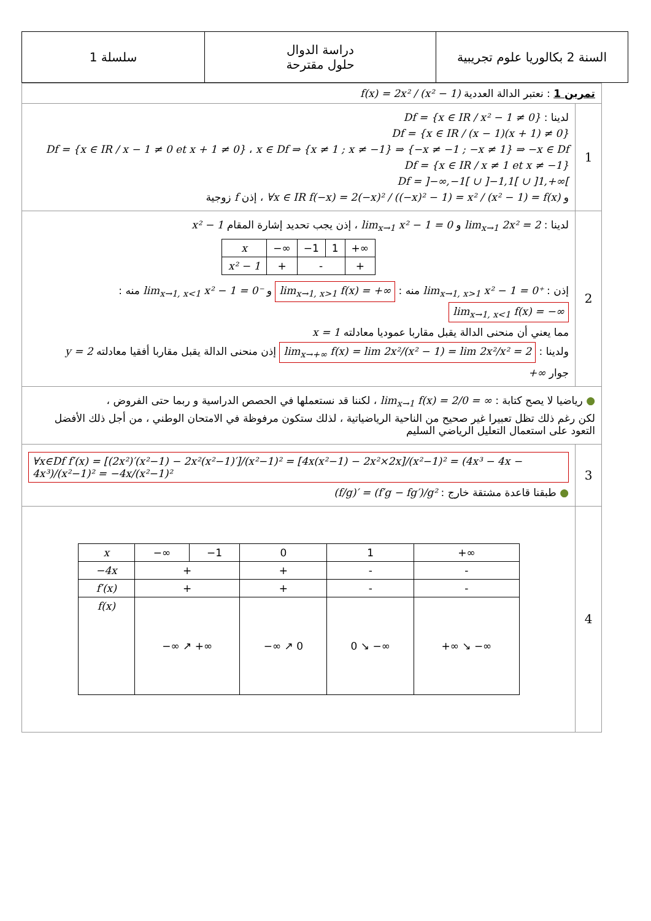| سلسلة 1 | دراسة الدوال حلول مقترحة | السنة 2 بكالوريا علوم تجريبية |
| تمرين 1 : نعتبر الدالة العددية f(x) = 2x² / (x² − 1) | | |
| لدينا : Df = {x ∈ IR / x² − 1 ≠ 0} Df = {x ∈ IR / (x − 1)(x + 1) ≠ 0} Df = {x ∈ IR / x − 1 ≠ 0 et x + 1 ≠ 0} ، x ∈ Df ⇒ {x ≠ 1 ; x ≠ −1} ⇒ {−x ≠ −1 ; −x ≠ 1} ⇒ −x ∈ Df Df = {x ∈ IR / x ≠ 1 et x ≠ −1} Df = ]−∞,−1[ ∪ ]−1,1[ ∪ ]1,+∞[ و ∀x ∈ IR f(−x) = 2(−x)² / ((−x)² − 1) = x² / (x² − 1) = f(x) ، إذن f زوجية | 1 | |
| لدينا : lim<sub>x→1</sub> 2x² = 2 و lim<sub>x→1</sub> x² − 1 = 0 ، إذن يجب تحديد إشارة المقام x² − 1 / x / −∞ / −1 / 1 / +∞ / / x² − 1 / + / - / / + / إذن : lim<sub>x→1, x>1</sub> x² − 1 = 0⁺ منه : lim<sub>x→1, x>1</sub> f(x) = +∞ و lim<sub>x→1, x<1</sub> x² − 1 = 0⁻ منه : lim<sub>x→1, x<1</sub> f(x) = −∞ مما يعني أن منحنى الدالة يقبل مقاربا عموديا معادلته x = 1 ولدينا : lim<sub>x→+∞</sub> f(x) = lim 2x²/(x² − 1) = lim 2x²/x² = 2 إذن منحنى الدالة يقبل مقاربا أفقيا معادلته y = 2 جوار +∞ | 2 | |
| ● رياضيا لا يصح كتابة : lim<sub>x→1</sub> f(x) = 2/0 = ∞ ، لكننا قد نستعملها في الحصص الدراسية و ربما حتى الفروض ، لكن رغم ذلك تظل تعبيرا غير صحيح من الناحية الرياضياتية ، لذلك ستكون مرفوظة في الامتحان الوطني ، من أجل ذلك الأفضل التعود على استعمال التعليل الرياضي السليم | | |
| ∀x∈Df f′(x) = [(2x²)′(x²−1) − 2x²(x²−1)′]/(x²−1)² = [4x(x²−1) − 2x²×2x]/(x²−1)² = (4x³ − 4x − 4x³)/(x²−1)² = −4x/(x²−1)² ● طبقنا قاعدة مشتقة خارج : (f/g)′ = (f′g − fg′)/g² | 3 | |
| / x / −∞ / −1 / 0 / 1 / +∞ / / −4x / + / / + / - / - / / f′(x) / + / / + / - / - / / f(x) / −∞ ↗ +∞ / / −∞ ↗ 0 / 0 ↘ −∞ / +∞ ↘ −∞ / | 4 | |